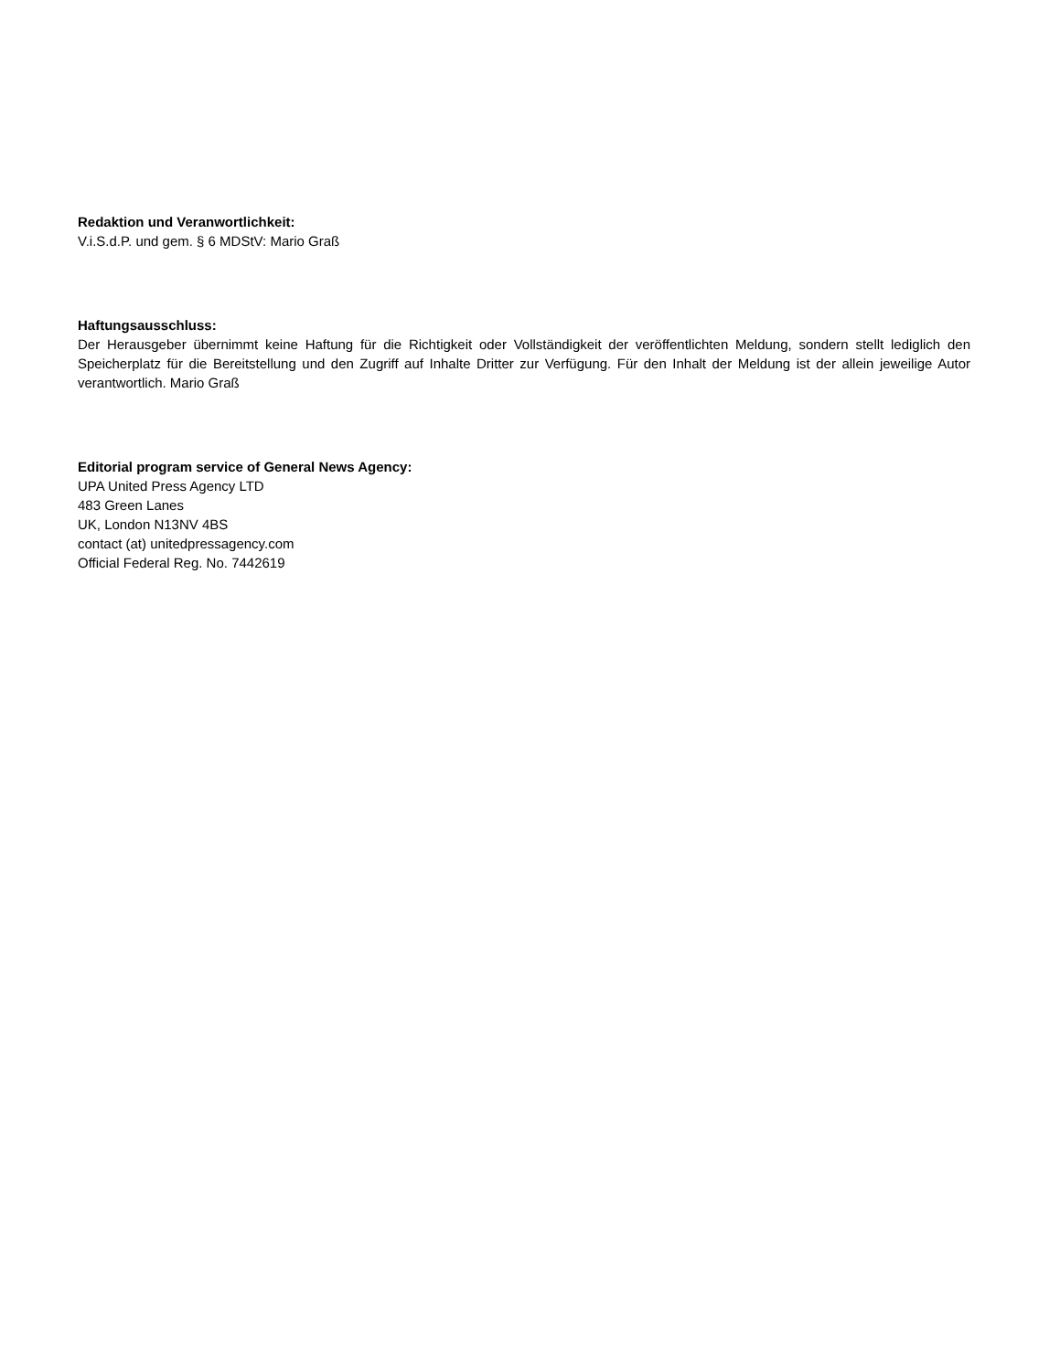Redaktion und Veranwortlichkeit:
V.i.S.d.P. und gem. § 6 MDStV: Mario Graß
Haftungsausschluss:
Der Herausgeber übernimmt keine Haftung für die Richtigkeit oder Vollständigkeit der veröffentlichten Meldung, sondern stellt lediglich den Speicherplatz für die Bereitstellung und den Zugriff auf Inhalte Dritter zur Verfügung. Für den Inhalt der Meldung ist der allein jeweilige Autor verantwortlich. Mario Graß
Editorial program service of General News Agency:
UPA United Press Agency LTD
483 Green Lanes
UK, London N13NV 4BS
contact (at) unitedpressagency.com
Official Federal Reg. No. 7442619